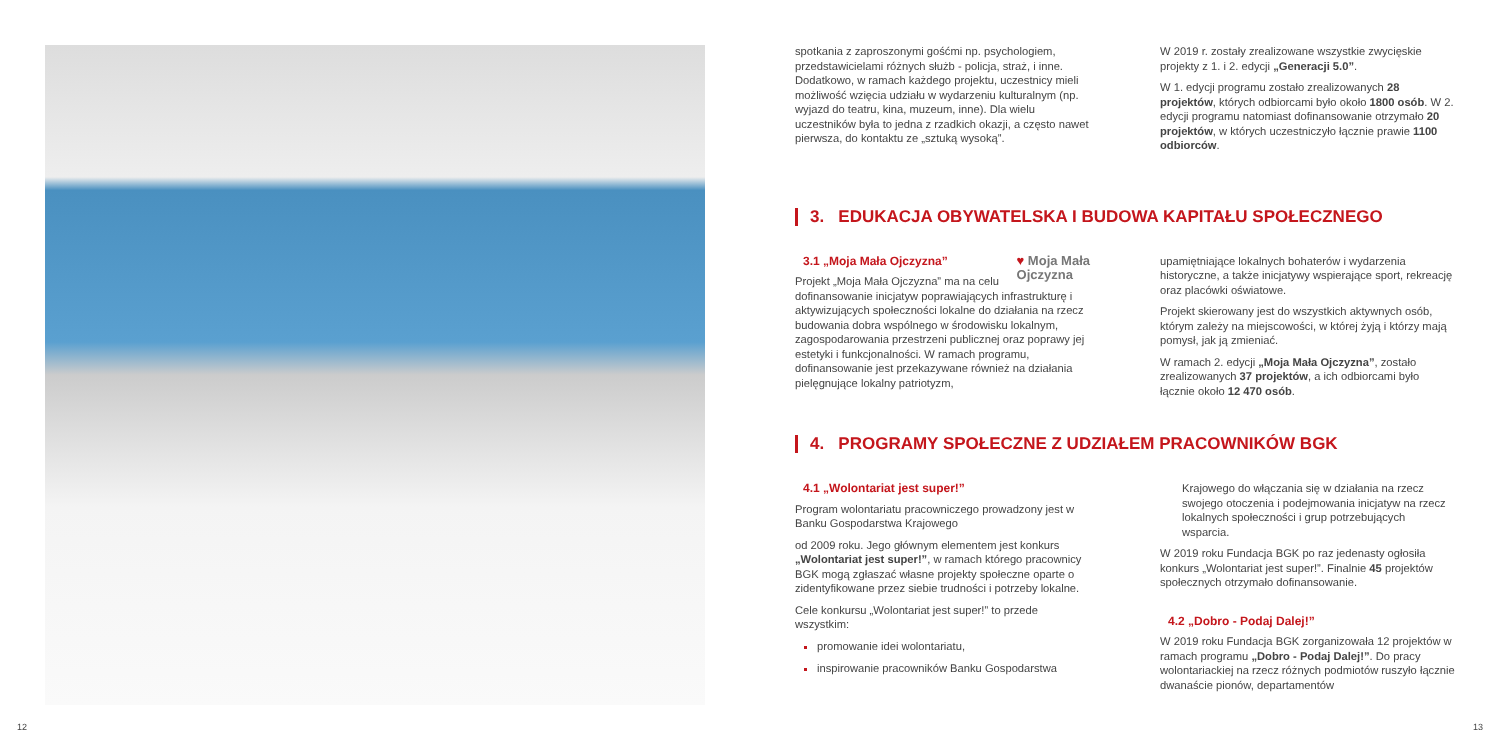spotkania z zaproszonymi gośćmi np. psychologiem, przedstawicielami różnych służb - policja, straż, i inne. Dodatkowo, w ramach każdego projektu, uczestnicy mieli możliwość wzięcia udziału w wydarzeniu kulturalnym (np. wyjazd do teatru, kina, muzeum, inne). Dla wielu uczestników była to jedna z rzadkich okazji, a często nawet pierwsza, do kontaktu ze „sztuką wysoką”.
W 2019 r. zostały zrealizowane wszystkie zwycięskie projekty z 1. i 2. edycji „Generacji 5.0”.
W 1. edycji programu zostało zrealizowanych 28 projektów, których odbiorcami było około 1800 osób. W 2. edycji programu natomiast dofinansowanie otrzymało 20 projektów, w których uczestniczyło łącznie prawie 1100 odbiorców.
3. EDUKACJA OBYWATELSKA I BUDOWA KAPITAŁU SPOŁECZNEGO
♥ Moja Mała
Ojczyzna
3.1 „Moja Mała Ojczyzna”
Projekt „Moja Mała Ojczyzna” ma na celu dofinansowanie inicjatyw poprawiających infrastrukturę i aktywizujących społeczności lokalne do działania na rzecz budowania dobra wspólnego w środowisku lokalnym, zagospodarowania przestrzeni publicznej oraz poprawy jej estetyki i funkcjonalności. W ramach programu, dofinansowanie jest przekazywane również na działania pielęgnujące lokalny patriotyzm,
upamiętniające lokalnych bohaterów i wydarzenia historyczne, a także inicjatywy wspierające sport, rekreację oraz placówki oświatowe.
Projekt skierowany jest do wszystkich aktywnych osób, którym zależy na miejscowości, w której żyją i którzy mają pomysł, jak ją zmieniać.
W ramach 2. edycji „Moja Mała Ojczyzna”, zostało zrealizowanych 37 projektów, a ich odbiorcami było łącznie około 12 470 osób.
4. PROGRAMY SPOŁECZNE Z UDZIAŁEM PRACOWNIKÓW BGK
4.1 „Wolontariat jest super!”
Program wolontariatu pracowniczego prowadzony jest w Banku Gospodarstwa Krajowego
od 2009 roku. Jego głównym elementem jest konkurs „Wolontariat jest super!”, w ramach którego pracownicy BGK mogą zgłaszać własne projekty społeczne oparte o zidentyfikowane przez siebie trudności i potrzeby lokalne.
Cele konkursu „Wolontariat jest super!” to przede wszystkim:
promowanie idei wolontariatu,
inspirowanie pracowników Banku Gospodarstwa
Krajowego do włączania się w działania na rzecz swojego otoczenia i podejmowania inicjatyw na rzecz lokalnych społeczności i grup potrzebujących wsparcia.
W 2019 roku Fundacja BGK po raz jedenasty ogłosiła konkurs „Wolontariat jest super!”. Finalnie 45 projektów społecznych otrzymało dofinansowanie.
4.2 „Dobro - Podaj Dalej!”
W 2019 roku Fundacja BGK zorganizowała 12 projektów w ramach programu „Dobro - Podaj Dalej!”. Do pracy wolontariackiej na rzecz różnych podmiotów ruszyło łącznie dwanaście pionów, departamentów
12 13